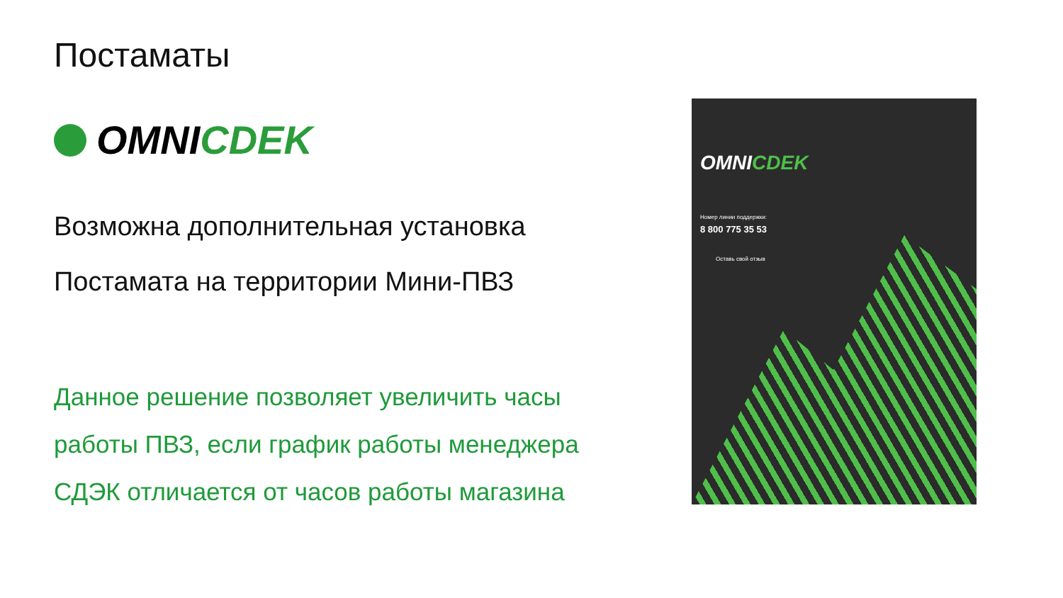Постаматы
OMNI CDEK
Возможна дополнительная установка
Постамата на территории Мини-ПВЗ
Данное решение позволяет увеличить часы
работы ПВЗ, если график работы менеджера
СДЭК отличается от часов работы магазина
OMNICDEK
Номер линии поддержки:
8 800 775 35 53
Оставь свой отзыв